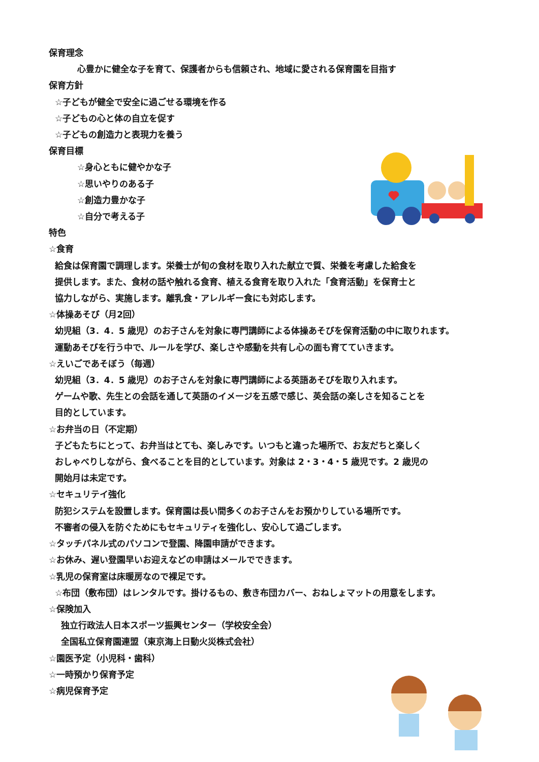保育理念
心豊かに健全な子を育て、保護者からも信頼され、地域に愛される保育園を目指す
保育方針
☆子どもが健全で安全に過ごせる環境を作る
☆子どもの心と体の自立を促す
☆子どもの創造力と表現力を養う
保育目標
☆身心ともに健やかな子
☆思いやりのある子
☆創造力豊かな子
☆自分で考える子
特色
☆食育
給食は保育園で調理します。栄養士が旬の食材を取り入れた献立で質、栄養を考慮した給食を
提供します。また、食材の話や触れる食育、植える食育を取り入れた「食育活動」を保育士と
協力しながら、実施します。離乳食・アレルギー食にも対応します。
☆体操あそび（月2回）
幼児組（3．4．5 歳児）のお子さんを対象に専門講師による体操あそびを保育活動の中に取りれます。
運動あそびを行う中で、ルールを学び、楽しさや感動を共有し心の面も育てていきます。
☆えいごであそぼう（毎週）
幼児組（3．4．5 歳児）のお子さんを対象に専門講師による英語あそびを取り入れます。
ゲームや歌、先生との会話を通して英語のイメージを五感で感じ、英会話の楽しさを知ることを
目的としています。
☆お弁当の日（不定期）
子どもたちにとって、お弁当はとても、楽しみです。いつもと違った場所で、お友だちと楽しく
おしゃべりしながら、食べることを目的としています。対象は 2・3・4・5 歳児です。2 歳児の
開始月は未定です。
☆セキュリテイ強化
防犯システムを設置します。保育園は長い間多くのお子さんをお預かりしている場所です。
不審者の侵入を防ぐためにもセキュリティを強化し、安心して過ごします。
☆タッチパネル式のパソコンで登園、降園申請ができます。
☆お休み、遅い登園早いお迎えなどの申請はメールでできます。
☆乳児の保育室は床暖房なので裸足です。
☆布団（敷布団）はレンタルです。掛けるもの、敷き布団カバー、おねしょマットの用意をします。
☆保険加入
独立行政法人日本スポーツ振興センター（学校安全会）
全国私立保育園連盟（東京海上日動火災株式会社）
☆園医予定（小児科・歯科）
☆一時預かり保育予定
☆病児保育予定